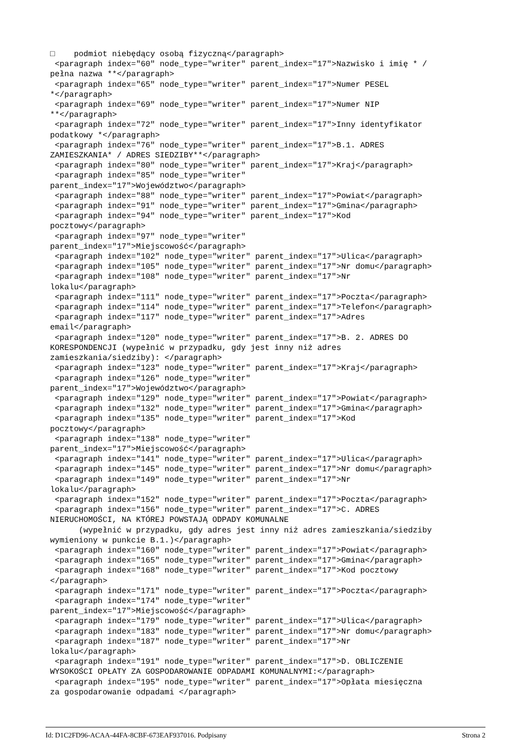□    podmiot niebędący osobą fizyczną</paragraph>
 <paragraph index="60" node_type="writer" parent_index="17">Nazwisko i imię * /
pełna nazwa **</paragraph>
 <paragraph index="65" node_type="writer" parent_index="17">Numer PESEL
*</paragraph>
 <paragraph index="69" node_type="writer" parent_index="17">Numer NIP
**</paragraph>
 <paragraph index="72" node_type="writer" parent_index="17">Inny identyfikator
podatkowy *</paragraph>
 <paragraph index="76" node_type="writer" parent_index="17">B.1. ADRES
ZAMIESZKANIA* / ADRES SIEDZIBY**</paragraph>
 <paragraph index="80" node_type="writer" parent_index="17">Kraj</paragraph>
 <paragraph index="85" node_type="writer"
parent_index="17">Województwo</paragraph>
 <paragraph index="88" node_type="writer" parent_index="17">Powiat</paragraph>
 <paragraph index="91" node_type="writer" parent_index="17">Gmina</paragraph>
 <paragraph index="94" node_type="writer" parent_index="17">Kod
pocztowy</paragraph>
 <paragraph index="97" node_type="writer"
parent_index="17">Miejscowość</paragraph>
 <paragraph index="102" node_type="writer" parent_index="17">Ulica</paragraph>
 <paragraph index="105" node_type="writer" parent_index="17">Nr domu</paragraph>
 <paragraph index="108" node_type="writer" parent_index="17">Nr
lokalu</paragraph>
 <paragraph index="111" node_type="writer" parent_index="17">Poczta</paragraph>
 <paragraph index="114" node_type="writer" parent_index="17">Telefon</paragraph>
 <paragraph index="117" node_type="writer" parent_index="17">Adres
email</paragraph>
 <paragraph index="120" node_type="writer" parent_index="17">B. 2. ADRES DO
KORESPONDENCJI (wypełnić w przypadku, gdy jest inny niż adres
zamieszkania/siedziby): </paragraph>
 <paragraph index="123" node_type="writer" parent_index="17">Kraj</paragraph>
 <paragraph index="126" node_type="writer"
parent_index="17">Województwo</paragraph>
 <paragraph index="129" node_type="writer" parent_index="17">Powiat</paragraph>
 <paragraph index="132" node_type="writer" parent_index="17">Gmina</paragraph>
 <paragraph index="135" node_type="writer" parent_index="17">Kod
pocztowy</paragraph>
 <paragraph index="138" node_type="writer"
parent_index="17">Miejscowość</paragraph>
 <paragraph index="141" node_type="writer" parent_index="17">Ulica</paragraph>
 <paragraph index="145" node_type="writer" parent_index="17">Nr domu</paragraph>
 <paragraph index="149" node_type="writer" parent_index="17">Nr
lokalu</paragraph>
 <paragraph index="152" node_type="writer" parent_index="17">Poczta</paragraph>
 <paragraph index="156" node_type="writer" parent_index="17">C. ADRES
NIERUCHOMOŚCI, NA KTÓREJ POWSTAJĄ ODPADY KOMUNALNE
      (wypełnić w przypadku, gdy adres jest inny niż adres zamieszkania/siedziby
wymieniony w punkcie B.1.)</paragraph>
 <paragraph index="160" node_type="writer" parent_index="17">Powiat</paragraph>
 <paragraph index="165" node_type="writer" parent_index="17">Gmina</paragraph>
 <paragraph index="168" node_type="writer" parent_index="17">Kod pocztowy
</paragraph>
 <paragraph index="171" node_type="writer" parent_index="17">Poczta</paragraph>
 <paragraph index="174" node_type="writer"
parent_index="17">Miejscowość</paragraph>
 <paragraph index="179" node_type="writer" parent_index="17">Ulica</paragraph>
 <paragraph index="183" node_type="writer" parent_index="17">Nr domu</paragraph>
 <paragraph index="187" node_type="writer" parent_index="17">Nr
lokalu</paragraph>
 <paragraph index="191" node_type="writer" parent_index="17">D. OBLICZENIE
WYSOKOŚCI OPŁATY ZA GOSPODAROWANIE ODPADAMI KOMUNALNYMI:</paragraph>
 <paragraph index="195" node_type="writer" parent_index="17">Opłata miesięczna
za gospodarowanie odpadami </paragraph>
Id: D1C2FD96-ACAA-44FA-8CBF-673EAF937016. Podpisany Strona 2